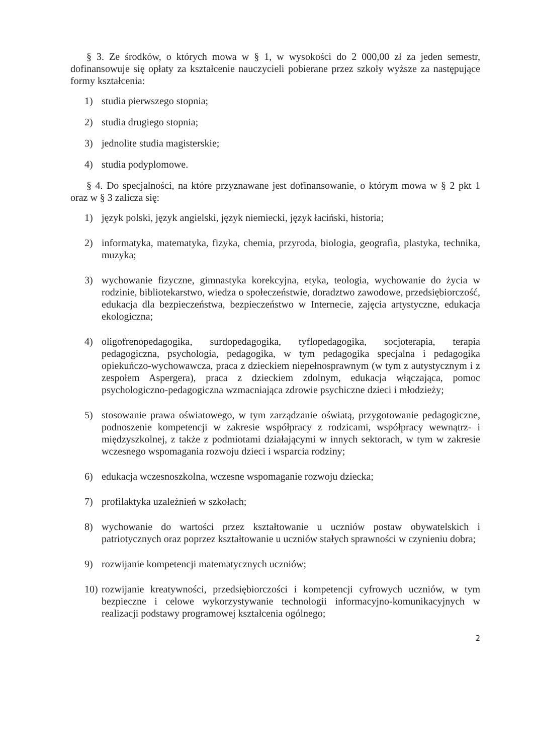§ 3. Ze środków, o których mowa w § 1, w wysokości do 2 000,00 zł za jeden semestr, dofinansowuje się opłaty za kształcenie nauczycieli pobierane przez szkoły wyższe za następujące formy kształcenia:
1) studia pierwszego stopnia;
2) studia drugiego stopnia;
3) jednolite studia magisterskie;
4) studia podyplomowe.
§ 4. Do specjalności, na które przyznawane jest dofinansowanie, o którym mowa w § 2 pkt 1 oraz w § 3 zalicza się:
1) język polski, język angielski, język niemiecki, język łaciński, historia;
2) informatyka, matematyka, fizyka, chemia, przyroda, biologia, geografia, plastyka, technika, muzyka;
3) wychowanie fizyczne, gimnastyka korekcyjna, etyka, teologia, wychowanie do życia w rodzinie, bibliotekarstwo, wiedza o społeczeństwie, doradztwo zawodowe, przedsiębiorczość, edukacja dla bezpieczeństwa, bezpieczeństwo w Internecie, zajęcia artystyczne, edukacja ekologiczna;
4) oligofrenopedagogika, surdopedagogika, tyflopedagogika, socjoterapia, terapia pedagogiczna, psychologia, pedagogika, w tym pedagogika specjalna i pedagogika opiekuńczo-wychowawcza, praca z dzieckiem niepełnosprawnym (w tym z autystycznym i z zespołem Aspergera), praca z dzieckiem zdolnym, edukacja włączająca, pomoc psychologiczno-pedagogiczna wzmacniająca zdrowie psychiczne dzieci i młodzieży;
5) stosowanie prawa oświatowego, w tym zarządzanie oświatą, przygotowanie pedagogiczne, podnoszenie kompetencji w zakresie współpracy z rodzicami, współpracy wewnątrz- i międzyszkolnej, z także z podmiotami działającymi w innych sektorach, w tym w zakresie wczesnego wspomagania rozwoju dzieci i wsparcia rodziny;
6) edukacja wczesnoszkolna, wczesne wspomaganie rozwoju dziecka;
7) profilaktyka uzależnień w szkołach;
8) wychowanie do wartości przez kształtowanie u uczniów postaw obywatelskich i patriotycznych oraz poprzez kształtowanie u uczniów stałych sprawności w czynieniu dobra;
9) rozwijanie kompetencji matematycznych uczniów;
10) rozwijanie kreatywności, przedsiębiorczości i kompetencji cyfrowych uczniów, w tym bezpieczne i celowe wykorzystywanie technologii informacyjno-komunikacyjnych w realizacji podstawy programowej kształcenia ogólnego;
2